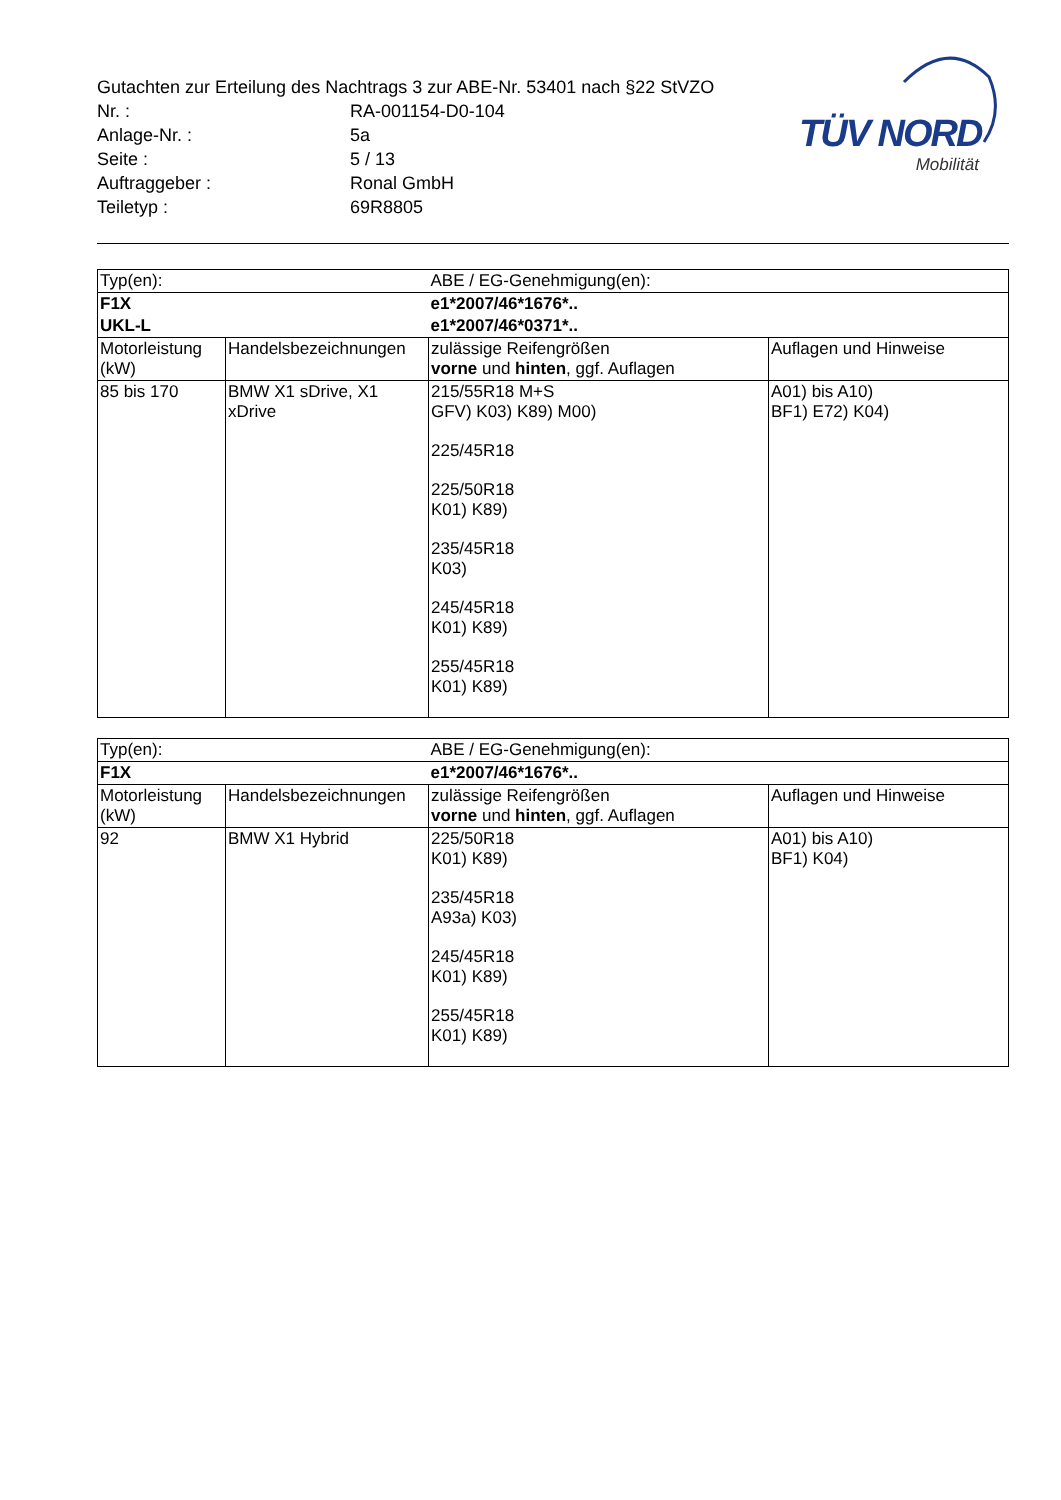TÜV NORD
Mobilität
Gutachten zur Erteilung des Nachtrags 3 zur ABE-Nr. 53401 nach §22 StVZO
Nr. : RA-001154-D0-104
Anlage-Nr. : 5a
Seite : 5 / 13
Auftraggeber : Ronal GmbH
Teiletyp : 69R8805
| Typ(en): | | ABE / EG-Genehmigung(en): | |
| F1X | | e1*2007/46*1676*.. | |
| UKL-L | | e1*2007/46*0371*.. | |
| Motorleistung (kW) | Handelsbezeichnungen | zulässige Reifengrößen vorne und hinten , ggf. Auflagen | Auflagen und Hinweise |
| 85 bis 170 | BMW X1 sDrive, X1 xDrive | 215/55R18 M+S GFV) K03) K89) M00) 225/45R18 225/50R18 K01) K89) 235/45R18 K03) 245/45R18 K01) K89) 255/45R18 K01) K89) | A01) bis A10) BF1) E72) K04) |
| Typ(en): | | ABE / EG-Genehmigung(en): | |
| F1X | | e1*2007/46*1676*.. | |
| Motorleistung (kW) | Handelsbezeichnungen | zulässige Reifengrößen vorne und hinten , ggf. Auflagen | Auflagen und Hinweise |
| 92 | BMW X1 Hybrid | 225/50R18 K01) K89) 235/45R18 A93a) K03) 245/45R18 K01) K89) 255/45R18 K01) K89) | A01) bis A10) BF1) K04) |